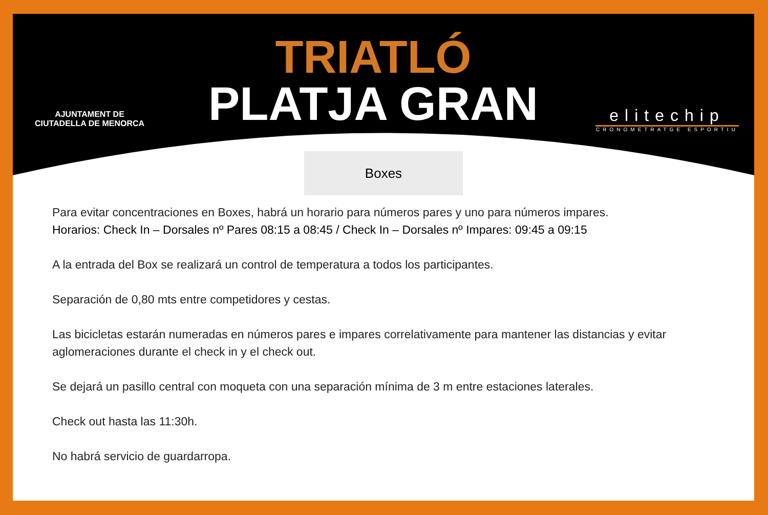AJUNTAMENT DE
CIUTADELLA DE MENORCA
TRIATLÓ
PLATJA GRAN
elitechip
CRONOMETRATGE ESPORTIU
Boxes
Para evitar concentraciones en Boxes, habrá un horario para números pares y uno para números impares.
Horarios: Check In – Dorsales nº Pares 08:15 a 08:45 / Check In – Dorsales nº Impares: 09:45 a 09:15
A la entrada del Box se realizará un control de temperatura a todos los participantes.
Separación de 0,80 mts entre competidores y cestas.
Las bicicletas estarán numeradas en números pares e impares correlativamente para mantener las distancias y evitar aglomeraciones durante el check in y el check out.
Se dejará un pasillo central con moqueta con una separación mínima de 3 m entre estaciones laterales.
Check out hasta las 11:30h.
No habrá servicio de guardarropa.